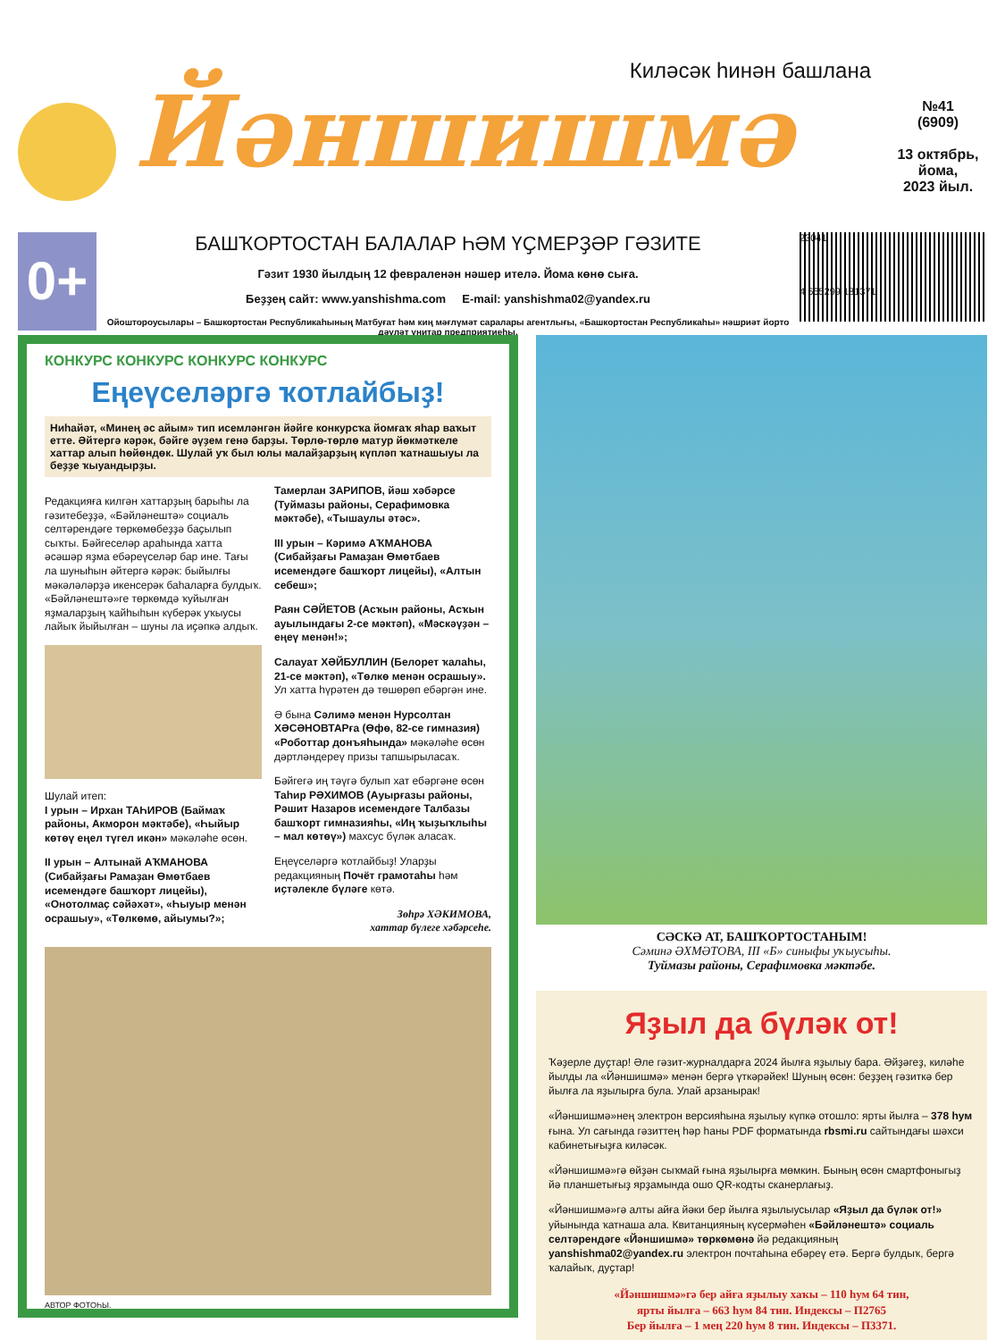Киләсәк һинән башлана
Йәншишмә
№41
(6909)
13 октябрь,
йома,
2023 йыл.
0+
БАШҠОРТОСТАН БАЛАЛАР ҺӘМ ҮҪМЕРҘӘР ГӘЗИТЕ
Гәзит 1930 йылдың 12 февраленән нәшер ителә. Йома көнө сыға.
Беҙҙең сайт: www.yanshishma.com E-mail: yanshishma02@yandex.ru
Ойоштороусылары – Башкортостан Республикаһының Матбуғат һәм киң мәғлүмәт саралары агентлығы, «Башкортостан Республикаһы» нәшриәт йорто дәүләт унитар предприятиеһы.
23041
4 665299 181371
КОНКУРС КОНКУРС КОНКУРС КОНКУРС
Еңеүселәргә ҡотлайбыҙ!
Ниһайәт, «Минең әс айым» тип исемләнгән йәйге конкурсҡа йомғаҡ яһар ваҡыт етте. Әйтергә кәрәк, бәйге әүҙем генә барҙы. Төрлө-төрлө матур йөкмәткеле хаттар алып һөйөндөк. Шулай уҡ был юлы малайҙарҙың күпләп ҡатнашыуы ла беҙҙе ҡыуандырҙы.
Редакцияға килгән хаттарҙың барыһы ла гәзитебеҙҙә, «Бәйләнештә» социаль селтәрендәге төркөмөбеҙҙә баҫылып сыҡты. Бәйгеселәр араһында хатта әсәшәр яҙма ебәреүселәр бар ине. Тағы ла шуныһын әйтергә кәрәк: быйылғы мәкәләләрҙә икенсерәк баһаларға булдыҡ. «Бәйләнештә»ге төркөмдә ҡуйылған яҙмаларҙың ҡайһыһын күберәк уҡыусы лайыҡ йыйылған – шуны ла иҫәпкә алдыҡ.
Шулай итеп:
I урын – Ирхан ТАҺИРОВ (Баймаҡ районы, Акморон мәктәбе), «Һыйыр көтөү еңел түгел икән» мәкәләһе өсөн.
II урын – Алтынай АҠМАНОВА (Сибайҙағы Рамаҙан Өмөтбаев исемендәге башҡорт лицейы), «Онотолмаҫ сәйәхәт», «Һыуыр менән осрашыу», «Төлкөмө, айыумы?»;
Тамерлан ЗАРИПОВ, йәш хәбәрсе (Туймазы районы, Серафимовка мәктәбе), «Тышаулы әтәс».
III урын – Кәримә АҠМАНОВА (Сибайҙағы Рамаҙан Өмөтбаев исемендәге башҡорт лицейы), «Алтын себеш»;
Раян СӘЙЕТОВ (Асҡын районы, Асҡын ауылындағы 2-се мәктәп), «Мәскәүҙән – еңеү менән!»;
Салауат ХӘЙБУЛЛИН (Белорет ҡалаһы, 21-се мәктәп), «Төлкө менән осрашыу». Ул хатта һүрәтен дә төшөрөп ебәргән ине.
Ә бына Сәлимә менән Нурсолтан ХӘСӘНОВТАРға (Өфө, 82-се гимназия) «Роботтар донъяһында» мәкәләһе өсөн дәртләндереү призы тапшырыласаҡ.
Бәйгегә иң тәүгә булып хат ебәргәне өсөн Таһир РӘХИМОВ (Ауырғазы районы, Рәшит Назаров исемендәге Талбазы башҡорт гимназияһы, «Иң ҡыҙыҡлыһы – мал көтөү») махсус бүләк аласаҡ.
Еңеүселәргә ҡотлайбыҙ! Уларҙы редакцияның Почёт грамотаһы һәм иҫтәлекле бүләге көтә.
Зөһрә ХӘКИМОВА,
хаттар бүлеге хәбәрсеһе.
АВТОР ФОТОҺЫ.
СӘСКӘ АТ, БАШҠОРТОСТАНЫМ!
Сәминә ӘХМӘТОВА, III «Б» синыфы уҡыусыһы.
Туймазы районы, Серафимовка мәктәбе.
Яҙыл да бүләк от!
Ҡәҙерле дуҫтар! Әле гәзит-журналдарға 2024 йылға яҙылыу бара. Әйҙәгеҙ, киләһе йылды ла «Йәншишмә» менән бергә үткәрәйек! Шуның өсөн: беҙҙең гәзиткә бер йылға ла яҙылырға була. Улай арзанырак!
«Йәншишмә»нең электрон версияһына яҙылыу күпкә отошло: ярты йылға – 378 һум ғына. Ул сағында гәзиттең һәр һаны PDF форматында rbsmi.ru сайтындағы шәхси кабинетығыҙға киләсәк.
«Йәншишмә»гә өйҙән сыҡмай ғына яҙылырға мөмкин. Бының өсөн смартфоныгыҙ йә планшетығыҙ ярҙамында ошо QR-кодты сканерлағыҙ.
«Йәншишмә»гә алты айға йәки бер йылға яҙылыусылар «Яҙыл да бүләк от!» уйынында ҡатнаша ала. Квитанцияның күсермәһен «Бәйләнештә» социаль селтәрендәге «Йәншишмә» төркөмөнә йә редакцияның yanshishma02@yandex.ru электрон почтаһына ебәреү етә. Бергә булдыҡ, бергә ҡалайыҡ, дуҫтар!
«Йәншишмә»гә бер айға яҙылыу хаҡы – 110 һум 64 тин,
ярты йылға – 663 һум 84 тин. Индексы – П2765
Бер йылға – 1 мең 220 һум 8 тин. Индексы – П3371.